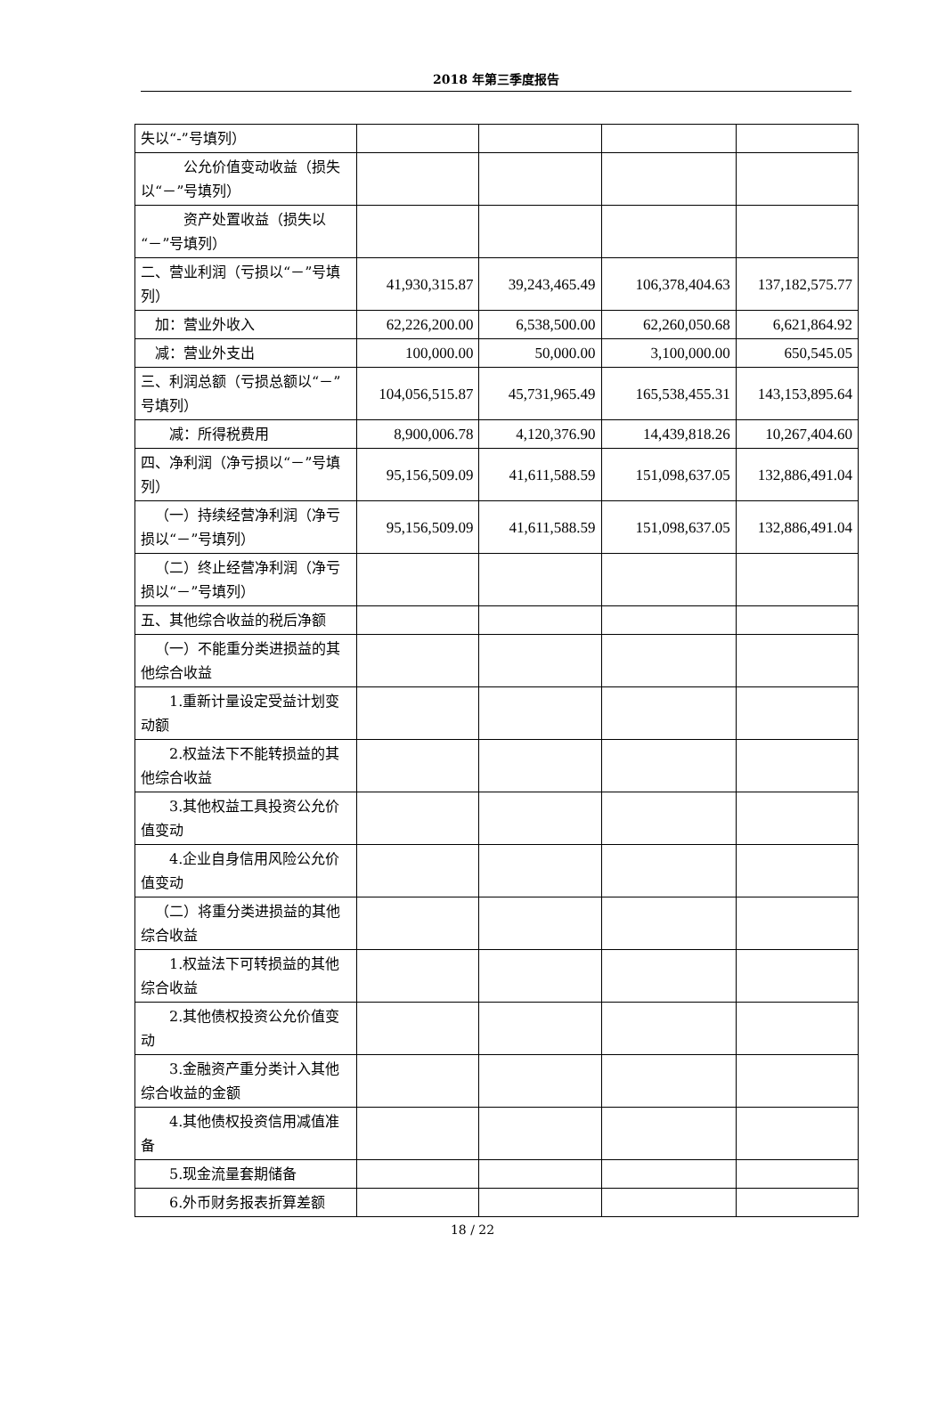2018 年第三季度报告
| 失以“-”号填列） | | | | |
| 公允价值变动收益（损失以“－”号填列） | | | | |
| 资产处置收益（损失以“－”号填列） | | | | |
| 二、营业利润（亏损以“－”号填列） | 41,930,315.87 | 39,243,465.49 | 106,378,404.63 | 137,182,575.77 |
| 加：营业外收入 | 62,226,200.00 | 6,538,500.00 | 62,260,050.68 | 6,621,864.92 |
| 减：营业外支出 | 100,000.00 | 50,000.00 | 3,100,000.00 | 650,545.05 |
| 三、利润总额（亏损总额以“－”号填列） | 104,056,515.87 | 45,731,965.49 | 165,538,455.31 | 143,153,895.64 |
| 减：所得税费用 | 8,900,006.78 | 4,120,376.90 | 14,439,818.26 | 10,267,404.60 |
| 四、净利润（净亏损以“－”号填列） | 95,156,509.09 | 41,611,588.59 | 151,098,637.05 | 132,886,491.04 |
| （一）持续经营净利润（净亏损以“－”号填列） | 95,156,509.09 | 41,611,588.59 | 151,098,637.05 | 132,886,491.04 |
| （二）终止经营净利润（净亏损以“－”号填列） | | | | |
| 五、其他综合收益的税后净额 | | | | |
| （一）不能重分类进损益的其他综合收益 | | | | |
| 1.重新计量设定受益计划变动额 | | | | |
| 2.权益法下不能转损益的其他综合收益 | | | | |
| 3.其他权益工具投资公允价值变动 | | | | |
| 4.企业自身信用风险公允价值变动 | | | | |
| （二）将重分类进损益的其他综合收益 | | | | |
| 1.权益法下可转损益的其他综合收益 | | | | |
| 2.其他债权投资公允价值变动 | | | | |
| 3.金融资产重分类计入其他综合收益的金额 | | | | |
| 4.其他债权投资信用减值准备 | | | | |
| 5.现金流量套期储备 | | | | |
| 6.外币财务报表折算差额 | | | | |
18 / 22